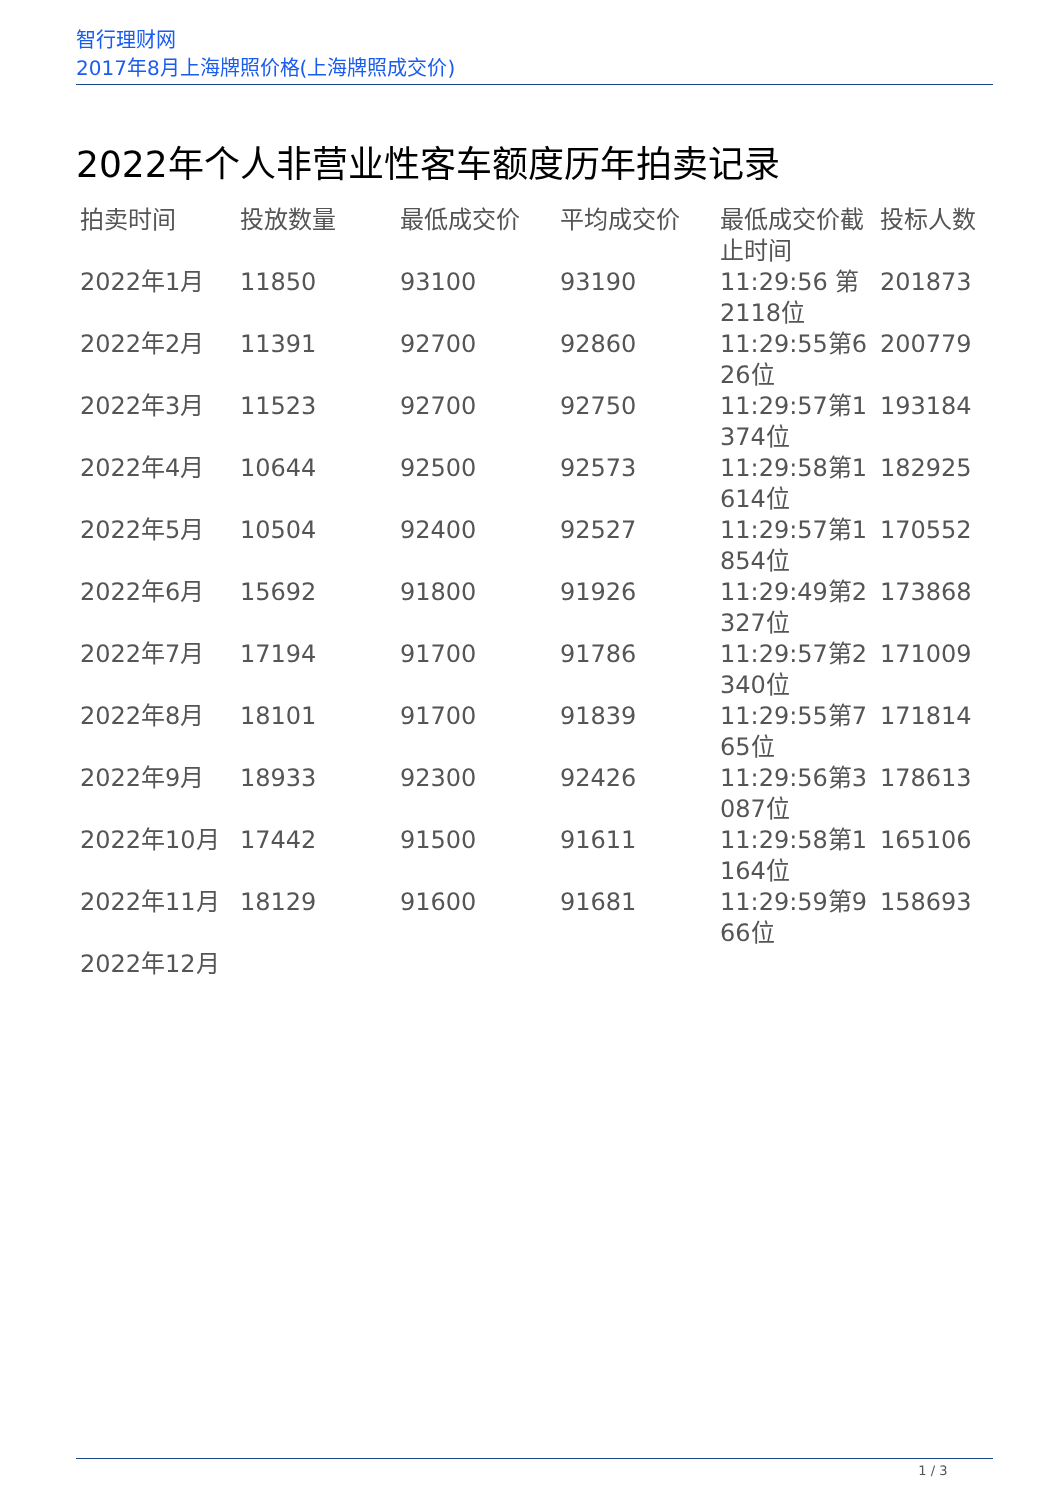智行理财网
2017年8月上海牌照价格(上海牌照成交价)
2022年个人非营业性客车额度历年拍卖记录
| 拍卖时间 | 投放数量 | 最低成交价 | 平均成交价 | 最低成交价截止时间 | 投标人数 |
| --- | --- | --- | --- | --- | --- |
| 2022年1月 | 11850 | 93100 | 93190 | 11:29:56 第2118位 | 201873 |
| 2022年2月 | 11391 | 92700 | 92860 | 11:29:55第626位 | 200779 |
| 2022年3月 | 11523 | 92700 | 92750 | 11:29:57第1374位 | 193184 |
| 2022年4月 | 10644 | 92500 | 92573 | 11:29:58第1614位 | 182925 |
| 2022年5月 | 10504 | 92400 | 92527 | 11:29:57第1854位 | 170552 |
| 2022年6月 | 15692 | 91800 | 91926 | 11:29:49第2327位 | 173868 |
| 2022年7月 | 17194 | 91700 | 91786 | 11:29:57第2340位 | 171009 |
| 2022年8月 | 18101 | 91700 | 91839 | 11:29:55第765位 | 171814 |
| 2022年9月 | 18933 | 92300 | 92426 | 11:29:56第3087位 | 178613 |
| 2022年10月 | 17442 | 91500 | 91611 | 11:29:58第1164位 | 165106 |
| 2022年11月 | 18129 | 91600 | 91681 | 11:29:59第966位 | 158693 |
| 2022年12月 | | | | | |
1 / 3